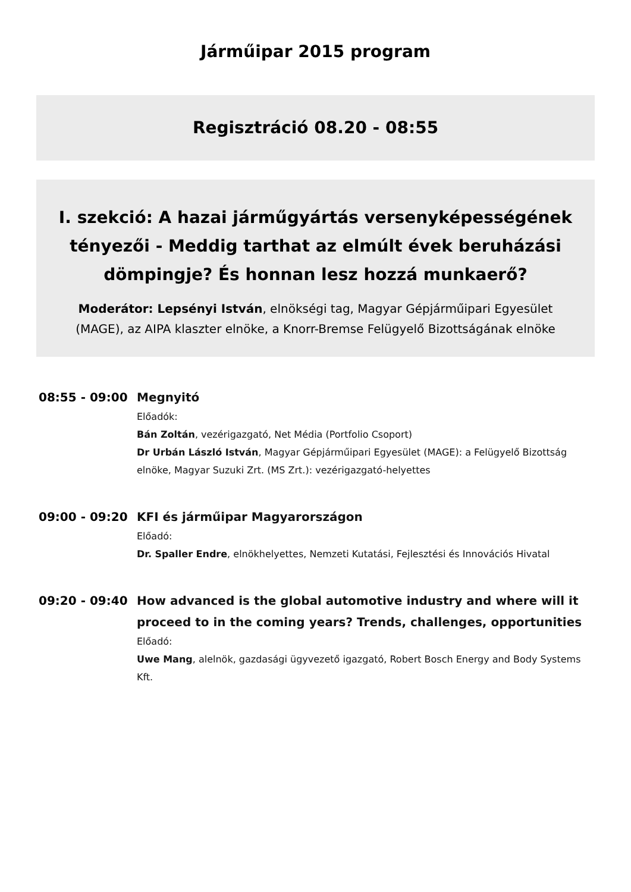Járműipar 2015 program
Regisztráció 08.20 - 08:55
I. szekció: A hazai járműgyártás versenyképességének tényezői - Meddig tarthat az elmúlt évek beruházási dömpingje? És honnan lesz hozzá munkaerő?
Moderátor: Lepsényi István, elnökségi tag, Magyar Gépjárműipari Egyesület (MAGE), az AIPA klaszter elnöke, a Knorr-Bremse Felügyelő Bizottságának elnöke
08:55 - 09:00
Megnyitó
Előadók:
Bán Zoltán, vezérigazgató, Net Média (Portfolio Csoport)
Dr Urbán László István, Magyar Gépjárműipari Egyesület (MAGE): a Felügyelő Bizottság elnöke, Magyar Suzuki Zrt. (MS Zrt.): vezérigazgató-helyettes
09:00 - 09:20
KFI és járműipar Magyarországon
Előadó:
Dr. Spaller Endre, elnökhelyettes, Nemzeti Kutatási, Fejlesztési és Innovációs Hivatal
09:20 - 09:40
How advanced is the global automotive industry and where will it proceed to in the coming years? Trends, challenges, opportunities
Előadó:
Uwe Mang, alelnök, gazdasági ügyvezető igazgató, Robert Bosch Energy and Body Systems Kft.